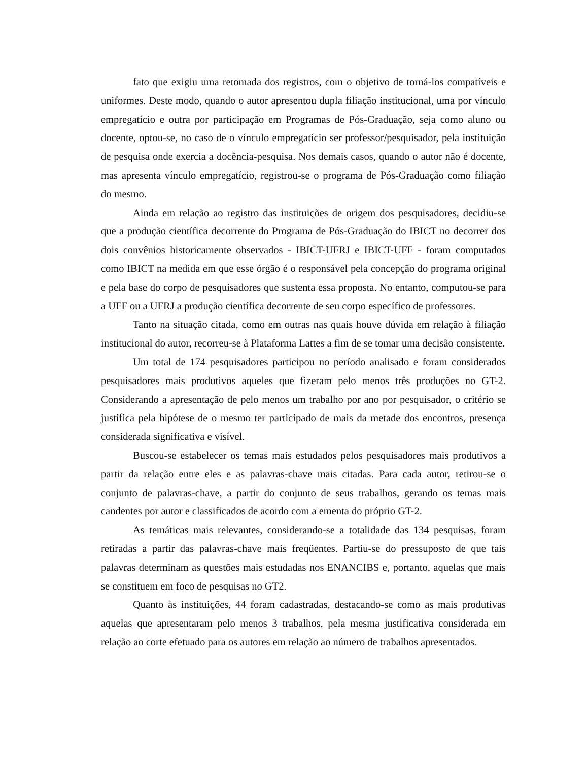fato que exigiu uma retomada dos registros, com o objetivo de torná-los compatíveis e uniformes. Deste modo, quando o autor apresentou dupla filiação institucional, uma por vínculo empregatício e outra por participação em Programas de Pós-Graduação, seja como aluno ou docente, optou-se, no caso de o vínculo empregatício ser professor/pesquisador, pela instituição de pesquisa onde exercia a docência-pesquisa. Nos demais casos, quando o autor não é docente, mas apresenta vínculo empregatício, registrou-se o programa de Pós-Graduação como filiação do mesmo.
Ainda em relação ao registro das instituições de origem dos pesquisadores, decidiu-se que a produção científica decorrente do Programa de Pós-Graduação do IBICT no decorrer dos dois convênios historicamente observados - IBICT-UFRJ e IBICT-UFF - foram computados como IBICT na medida em que esse órgão é o responsável pela concepção do programa original e pela base do corpo de pesquisadores que sustenta essa proposta. No entanto, computou-se para a UFF ou a UFRJ a produção científica decorrente de seu corpo específico de professores.
Tanto na situação citada, como em outras nas quais houve dúvida em relação à filiação institucional do autor, recorreu-se à Plataforma Lattes a fim de se tomar uma decisão consistente.
Um total de 174 pesquisadores participou no período analisado e foram considerados pesquisadores mais produtivos aqueles que fizeram pelo menos três produções no GT-2. Considerando a apresentação de pelo menos um trabalho por ano por pesquisador, o critério se justifica pela hipótese de o mesmo ter participado de mais da metade dos encontros, presença considerada significativa e visível.
Buscou-se estabelecer os temas mais estudados pelos pesquisadores mais produtivos a partir da relação entre eles e as palavras-chave mais citadas. Para cada autor, retirou-se o conjunto de palavras-chave, a partir do conjunto de seus trabalhos, gerando os temas mais candentes por autor e classificados de acordo com a ementa do próprio GT-2.
As temáticas mais relevantes, considerando-se a totalidade das 134 pesquisas, foram retiradas a partir das palavras-chave mais freqüentes. Partiu-se do pressuposto de que tais palavras determinam as questões mais estudadas nos ENANCIBS e, portanto, aquelas que mais se constituem em foco de pesquisas no GT2.
Quanto às instituições, 44 foram cadastradas, destacando-se como as mais produtivas aquelas que apresentaram pelo menos 3 trabalhos, pela mesma justificativa considerada em relação ao corte efetuado para os autores em relação ao número de trabalhos apresentados.